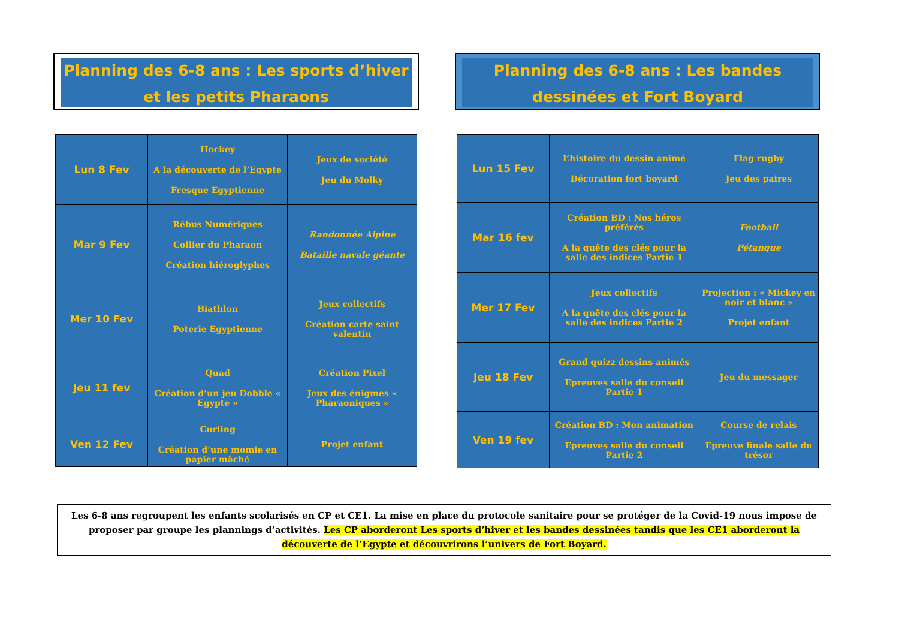Planning des 6-8 ans : Les sports d’hiver et les petits Pharaons
| Lun 8 Fev | Hockey A la découverte de l’Egypte Fresque Egyptienne | Jeux de société Jeu du Molky |
| Mar 9 Fev | Rébus Numériques Collier du Pharaon Création hiéroglyphes | Randonnée Alpine Bataille navale géante |
| Mer 10 Fev | Biathlon Poterie Egyptienne | Jeux collectifs Création carte saint valentin |
| Jeu 11 fev | Quad Création d’un jeu Dobble « Egypte » | Création Pixel Jeux des énigmes « Pharaoniques » |
| Ven 12 Fev | Curling Création d’une momie en papier mâché | Projet enfant |
Planning des 6-8 ans : Les bandes dessinées et Fort Boyard
| Lun 15 Fev | L’histoire du dessin animé Décoration fort boyard | Flag rugby Jeu des paires |
| Mar 16 fev | Création BD : Nos héros préférés A la quête des clés pour la salle des indices Partie 1 | Football Pétanque |
| Mer 17 Fev | Jeux collectifs A la quête des clés pour la salle des indices Partie 2 | Projection : « Mickey en noir et blanc » Projet enfant |
| Jeu 18 Fev | Grand quizz dessins animés Epreuves salle du conseil Partie 1 | Jeu du messager |
| Ven 19 fev | Création BD : Mon animation Epreuves salle du conseil Partie 2 | Course de relais Epreuve finale salle du trésor |
Les 6-8 ans regroupent les enfants scolarisés en CP et CE1. La mise en place du protocole sanitaire pour se protéger de la Covid-19 nous impose de proposer par groupe les plannings d’activités. Les CP aborderont Les sports d’hiver et les bandes dessinées tandis que les CE1 aborderont la découverte de l’Egypte et découvrirons l’univers de Fort Boyard.